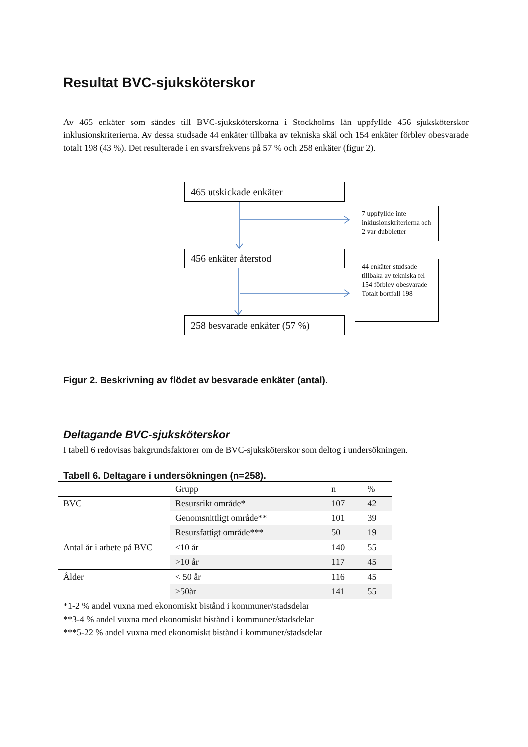Resultat BVC-sjuksköterskor
Av 465 enkäter som sändes till BVC-sjuksköterskorna i Stockholms län uppfyllde 456 sjuksköterskor inklusionskriterierna. Av dessa studsade 44 enkäter tillbaka av tekniska skäl och 154 enkäter förblev obesvarade totalt 198 (43 %). Det resulterade i en svarsfrekvens på 57 % och 258 enkäter (figur 2).
465 utskickade enkäter
7 uppfyllde inte inklusionskriterierna och 2 var dubbletter
456 enkäter återstod
44 enkäter studsade tillbaka av tekniska fel 154 förblev obesvarade
Totalt bortfall 198
258 besvarade enkäter (57 %)
Figur 2. Beskrivning av flödet av besvarade enkäter (antal).
Deltagande BVC-sjuksköterskor
I tabell 6 redovisas bakgrundsfaktorer om de BVC-sjuksköterskor som deltog i undersökningen.
Tabell 6. Deltagare i undersökningen (n=258).
| | Grupp | n | % |
| --- | --- | --- | --- |
| BVC | Resursrikt område* | 107 | 42 |
| | Genomsnittligt område** | 101 | 39 |
| | Resursfattigt område*** | 50 | 19 |
| Antal år i arbete på BVC | ≤10 år | 140 | 55 |
| | >10 år | 117 | 45 |
| Ålder | < 50 år | 116 | 45 |
| | ≥50år | 141 | 55 |
*1-2 % andel vuxna med ekonomiskt bistånd i kommuner/stadsdelar
**3-4 % andel vuxna med ekonomiskt bistånd i kommuner/stadsdelar
***5-22 % andel vuxna med ekonomiskt bistånd i kommuner/stadsdelar